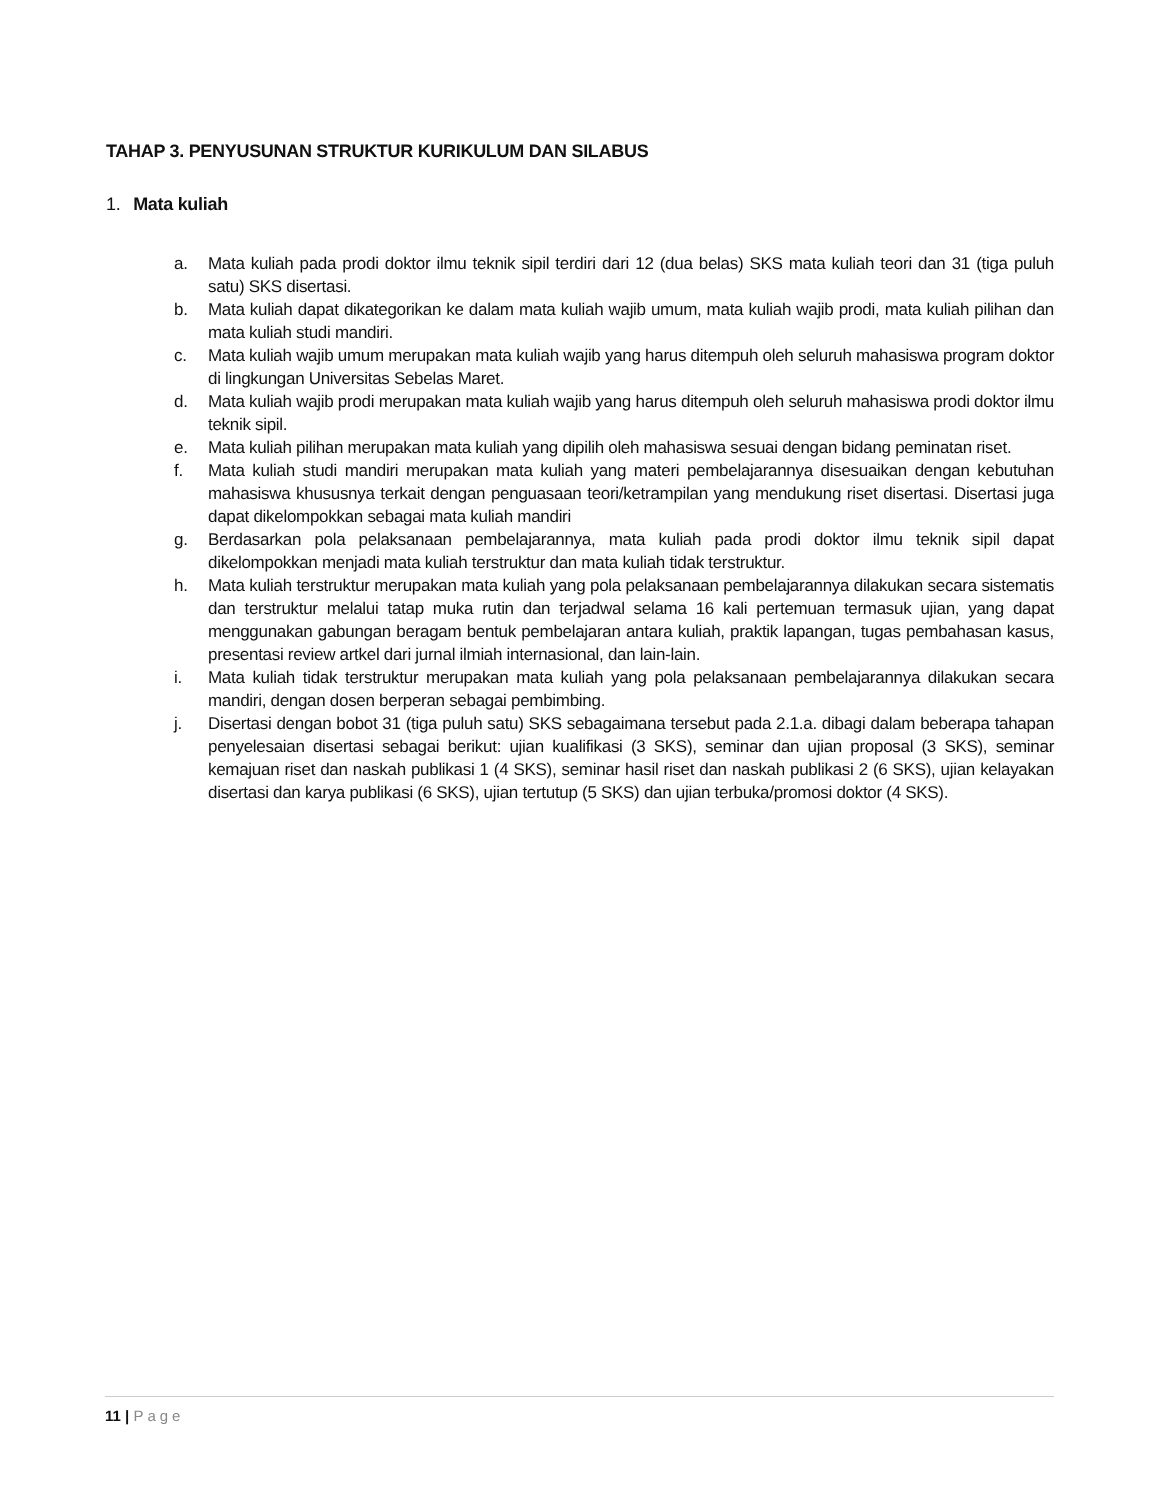TAHAP 3. PENYUSUNAN STRUKTUR KURIKULUM DAN SILABUS
1. Mata kuliah
a. Mata kuliah pada prodi doktor ilmu teknik sipil terdiri dari 12 (dua belas) SKS mata kuliah teori dan 31 (tiga puluh satu) SKS disertasi.
b. Mata kuliah dapat dikategorikan ke dalam mata kuliah wajib umum, mata kuliah wajib prodi, mata kuliah pilihan dan mata kuliah studi mandiri.
c. Mata kuliah wajib umum merupakan mata kuliah wajib yang harus ditempuh oleh seluruh mahasiswa program doktor di lingkungan Universitas Sebelas Maret.
d. Mata kuliah wajib prodi merupakan mata kuliah wajib yang harus ditempuh oleh seluruh mahasiswa prodi doktor ilmu teknik sipil.
e. Mata kuliah pilihan merupakan mata kuliah yang dipilih oleh mahasiswa sesuai dengan bidang peminatan riset.
f. Mata kuliah studi mandiri merupakan mata kuliah yang materi pembelajarannya disesuaikan dengan kebutuhan mahasiswa khususnya terkait dengan penguasaan teori/ketrampilan yang mendukung riset disertasi. Disertasi juga dapat dikelompokkan sebagai mata kuliah mandiri
g. Berdasarkan pola pelaksanaan pembelajarannya, mata kuliah pada prodi doktor ilmu teknik sipil dapat dikelompokkan menjadi mata kuliah terstruktur dan mata kuliah tidak terstruktur.
h. Mata kuliah terstruktur merupakan mata kuliah yang pola pelaksanaan pembelajarannya dilakukan secara sistematis dan terstruktur melalui tatap muka rutin dan terjadwal selama 16 kali pertemuan termasuk ujian, yang dapat menggunakan gabungan beragam bentuk pembelajaran antara kuliah, praktik lapangan, tugas pembahasan kasus, presentasi review artkel dari jurnal ilmiah internasional, dan lain-lain.
i. Mata kuliah tidak terstruktur merupakan mata kuliah yang pola pelaksanaan pembelajarannya dilakukan secara mandiri, dengan dosen berperan sebagai pembimbing.
j. Disertasi dengan bobot 31 (tiga puluh satu) SKS sebagaimana tersebut pada 2.1.a. dibagi dalam beberapa tahapan penyelesaian disertasi sebagai berikut: ujian kualifikasi (3 SKS), seminar dan ujian proposal (3 SKS), seminar kemajuan riset dan naskah publikasi 1 (4 SKS), seminar hasil riset dan naskah publikasi 2 (6 SKS), ujian kelayakan disertasi dan karya publikasi (6 SKS), ujian tertutup (5 SKS) dan ujian terbuka/promosi doktor (4 SKS).
11 | Page